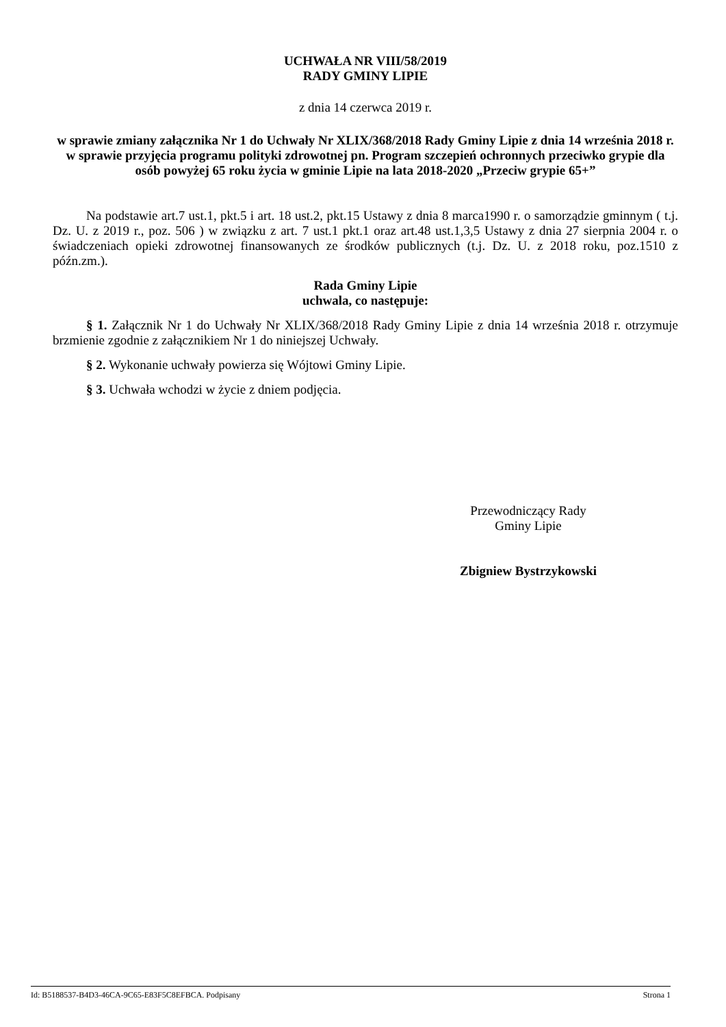UCHWAŁA NR VIII/58/2019
RADY GMINY LIPIE
z dnia 14 czerwca 2019 r.
w sprawie zmiany załącznika Nr 1 do Uchwały Nr XLIX/368/2018 Rady Gminy Lipie z dnia 14 września 2018 r. w sprawie przyjęcia programu polityki zdrowotnej pn. Program szczepień ochronnych przeciwko grypie dla osób powyżej 65 roku życia w gminie Lipie na lata 2018-2020 „Przeciw grypie 65+”
Na podstawie art.7 ust.1, pkt.5 i art. 18 ust.2, pkt.15 Ustawy z dnia 8 marca1990 r. o samorządzie gminnym ( t.j. Dz. U. z 2019 r., poz. 506 ) w związku z art. 7 ust.1 pkt.1 oraz art.48 ust.1,3,5 Ustawy z dnia 27 sierpnia 2004 r. o świadczeniach opieki zdrowotnej finansowanych ze środków publicznych (t.j. Dz. U. z 2018 roku, poz.1510 z późn.zm.).
Rada Gminy Lipie
uchwala, co następuje:
§ 1. Załącznik Nr 1 do Uchwały Nr XLIX/368/2018 Rady Gminy Lipie z dnia 14 września 2018 r. otrzymuje brzmienie zgodnie z załącznikiem Nr 1 do niniejszej Uchwały.
§ 2. Wykonanie uchwały powierza się Wójtowi Gminy Lipie.
§ 3. Uchwała wchodzi w życie z dniem podjęcia.
Przewodniczący Rady
Gminy Lipie
Zbigniew Bystrzykowski
Id: B5188537-B4D3-46CA-9C65-E83F5C8EFBCA. Podpisany Strona 1